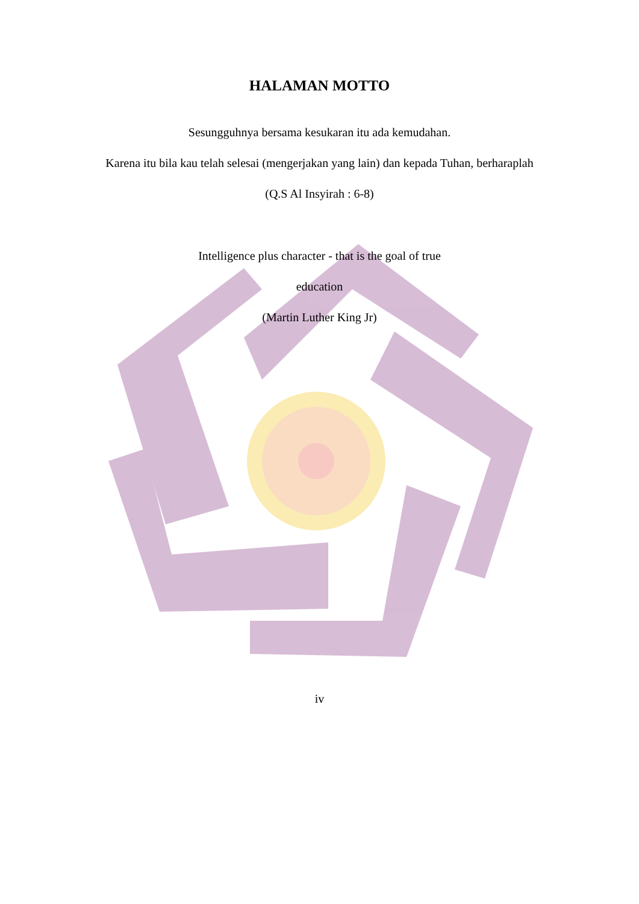HALAMAN MOTTO
Sesungguhnya bersama kesukaran itu ada kemudahan.
Karena itu bila kau telah selesai (mengerjakan yang lain) dan kepada Tuhan, berharaplah
(Q.S Al Insyirah : 6-8)
Intelligence plus character - that is the goal of true
education
(Martin Luther King Jr)
iv